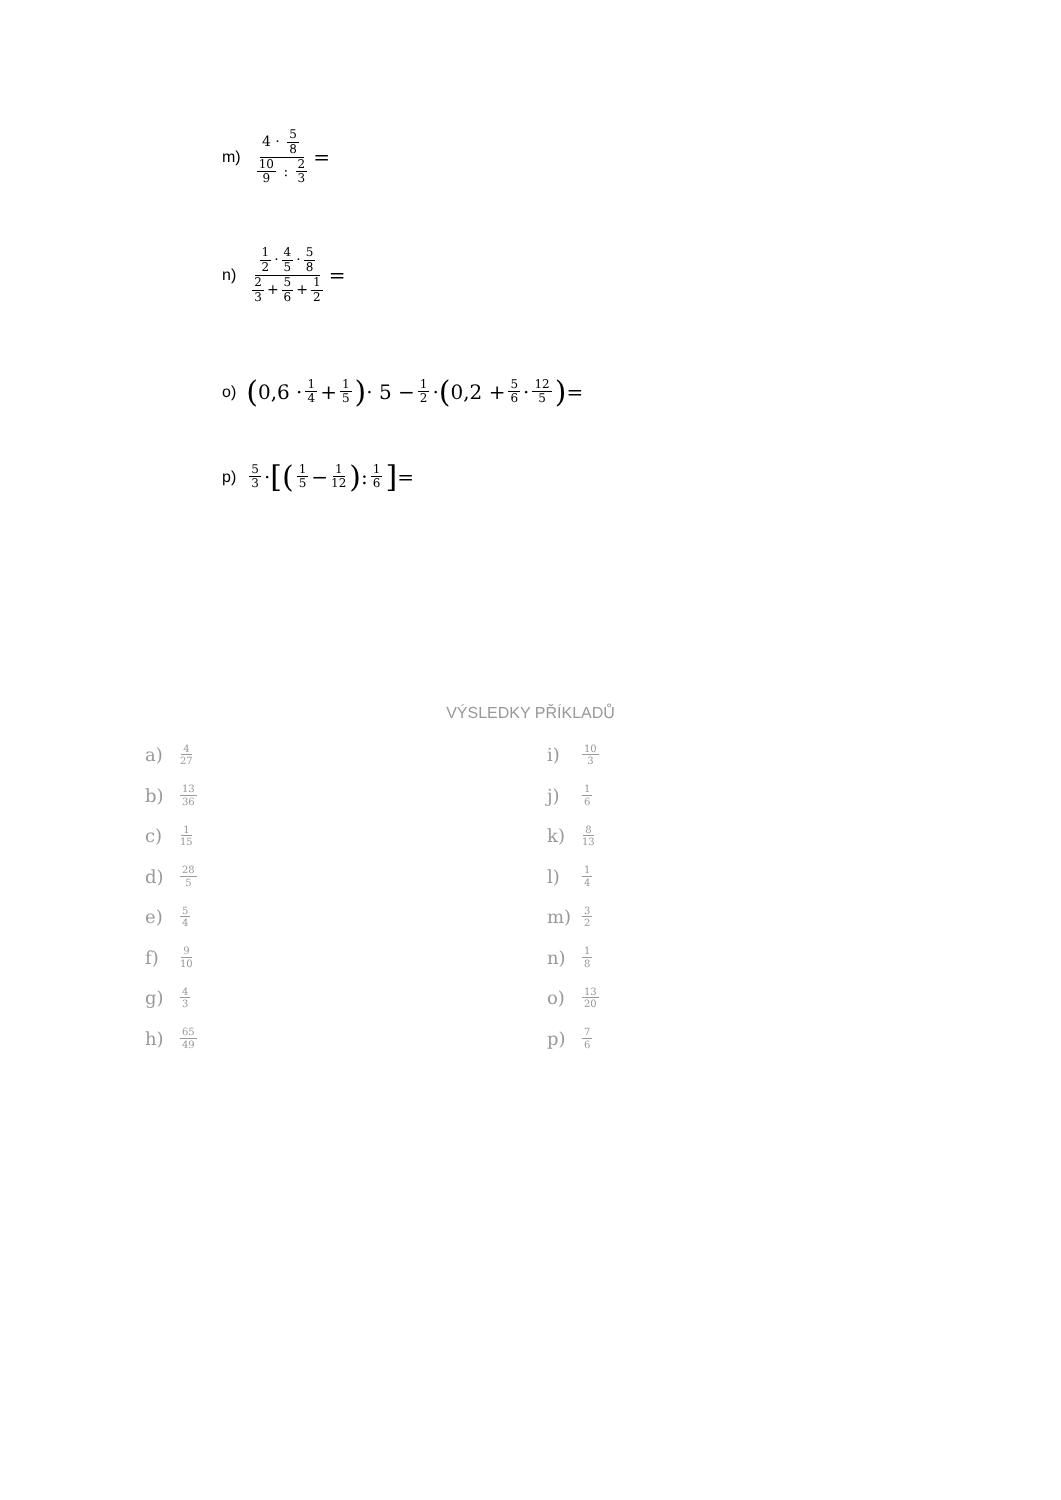m) 4 · 5 8 10 9 : 2 3 =
n) 1 2 · 4 5 · 5 8 2 3 + 5 6 + 1 2 =
o) (0,6 · 1 4 + 1 5) · 5 − 1 2 · (0,2 + 5 6 · 12 5) =
p) 5 3 · [(1 5 − 1 12) : 1 6] =
VÝSLEDKY PŘÍKLADŮ
a) 4 27
b) 13 36
c) 1 15
d) 28 5
e) 5 4
f) 9 10
g) 4 3
h) 65 49
i) 10 3
j) 1 6
k) 8 13
l) 1 4
m) 3 2
n) 1 8
o) 13 20
p) 7 6